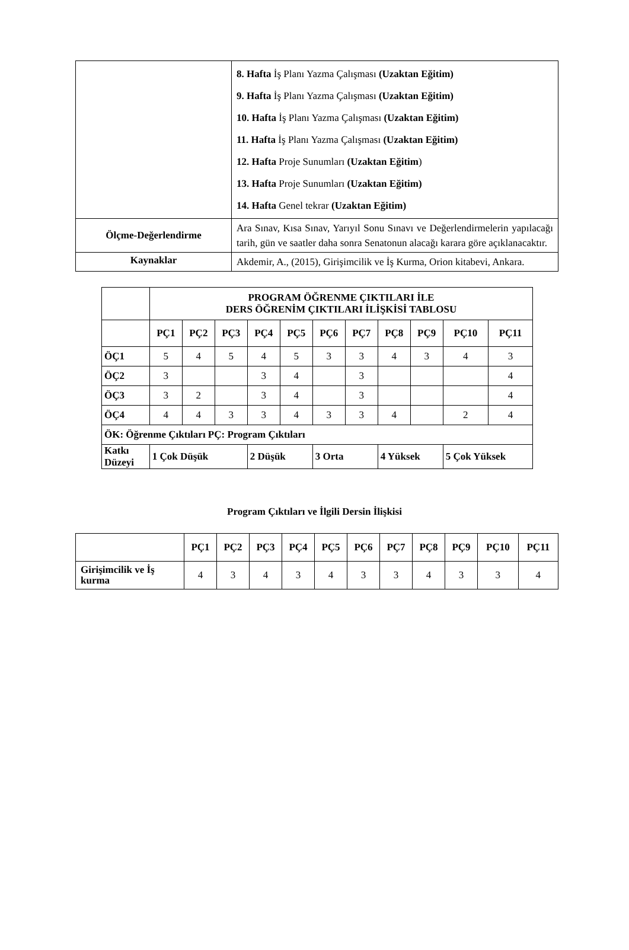| | 8. Hafta İş Planı Yazma Çalışması (Uzaktan Eğitim) 9. Hafta İş Planı Yazma Çalışması (Uzaktan Eğitim) 10. Hafta İş Planı Yazma Çalışması (Uzaktan Eğitim) 11. Hafta İş Planı Yazma Çalışması (Uzaktan Eğitim) 12. Hafta Proje Sunumları (Uzaktan Eğitim ) 13. Hafta Proje Sunumları (Uzaktan Eğitim) 14. Hafta Genel tekrar (Uzaktan Eğitim) |
| Ölçme-Değerlendirme | Ara Sınav, Kısa Sınav, Yarıyıl Sonu Sınavı ve Değerlendirmelerin yapılacağı tarih, gün ve saatler daha sonra Senatonun alacağı karara göre açıklanacaktır. |
| Kaynaklar | Akdemir, A., (2015), Girişimcilik ve İş Kurma, Orion kitabevi, Ankara. |
| | PROGRAM ÖĞRENME ÇIKTILARI İLE DERS ÖĞRENİM ÇIKTILARI İLİŞKİSİ TABLOSU | | | | | | | | | | |
| | PÇ1 | PÇ2 | PÇ3 | PÇ4 | PÇ5 | PÇ6 | PÇ7 | PÇ8 | PÇ9 | PÇ10 | PÇ11 |
| ÖÇ1 | 5 | 4 | 5 | 4 | 5 | 3 | 3 | 4 | 3 | 4 | 3 |
| ÖÇ2 | 3 | | | 3 | 4 | | 3 | | | | 4 |
| ÖÇ3 | 3 | 2 | | 3 | 4 | | 3 | | | | 4 |
| ÖÇ4 | 4 | 4 | 3 | 3 | 4 | 3 | 3 | 4 | | 2 | 4 |
| ÖK: Öğrenme Çıktıları PÇ: Program Çıktıları | | | | | | | | | | | |
| Katkı Düzeyi | 1 Çok Düşük | | | 2 Düşük | | 3 Orta | | 4 Yüksek | | 5 Çok Yüksek | |
Program Çıktıları ve İlgili Dersin İlişkisi
| | PÇ1 | PÇ2 | PÇ3 | PÇ4 | PÇ5 | PÇ6 | PÇ7 | PÇ8 | PÇ9 | PÇ10 | PÇ11 |
| Girişimcilik ve İş kurma | 4 | 3 | 4 | 3 | 4 | 3 | 3 | 4 | 3 | 3 | 4 |